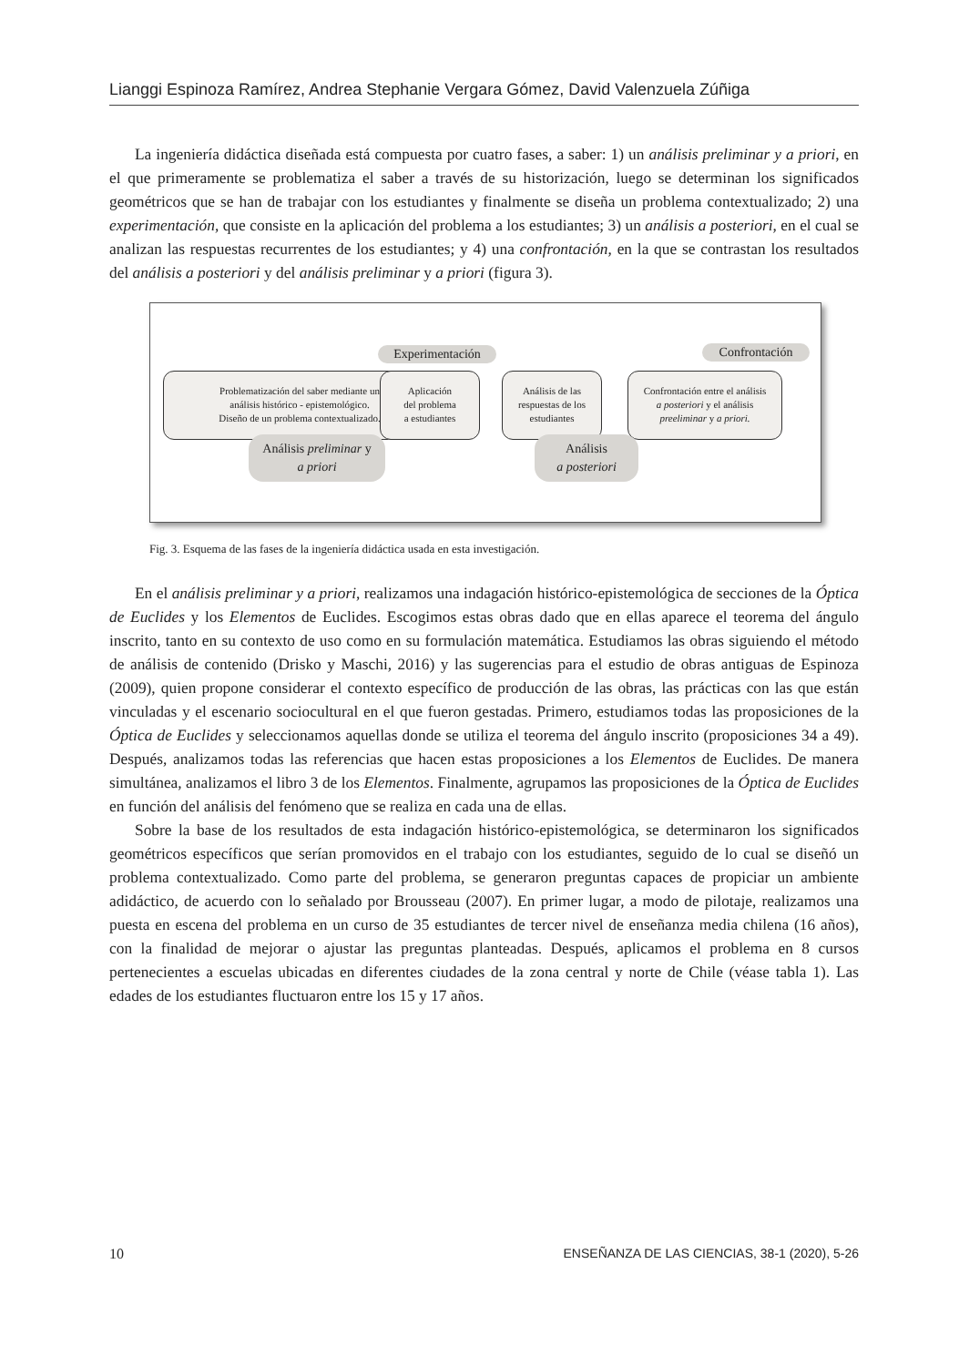Lianggi Espinoza Ramírez, Andrea Stephanie Vergara Gómez, David Valenzuela Zúñiga
La ingeniería didáctica diseñada está compuesta por cuatro fases, a saber: 1) un análisis preliminar y a priori, en el que primeramente se problematiza el saber a través de su historización, luego se determinan los significados geométricos que se han de trabajar con los estudiantes y finalmente se diseña un problema contextualizado; 2) una experimentación, que consiste en la aplicación del problema a los estudiantes; 3) un análisis a posteriori, en el cual se analizan las respuestas recurrentes de los estudiantes; y 4) una confrontación, en la que se contrastan los resultados del análisis a posteriori y del análisis preliminar y a priori (figura 3).
Experimentación Confrontación
Problematización del saber mediante un
análisis histórico - epistemológico.
Diseño de un problema contextualizado.
Aplicación
del problema
a estudiantes
Análisis de las
respuestas de los
estudiantes
Confrontación entre el análisis
a posteriori y el análisis
preeliminar y a priori.
Análisis preliminar y
a priori
Análisis
a posteriori
Fig. 3. Esquema de las fases de la ingeniería didáctica usada en esta investigación.
En el análisis preliminar y a priori, realizamos una indagación histórico-epistemológica de secciones de la Óptica de Euclides y los Elementos de Euclides. Escogimos estas obras dado que en ellas aparece el teorema del ángulo inscrito, tanto en su contexto de uso como en su formulación matemática. Estudiamos las obras siguiendo el método de análisis de contenido (Drisko y Maschi, 2016) y las sugerencias para el estudio de obras antiguas de Espinoza (2009), quien propone considerar el contexto específico de producción de las obras, las prácticas con las que están vinculadas y el escenario sociocultural en el que fueron gestadas. Primero, estudiamos todas las proposiciones de la Óptica de Euclides y seleccionamos aquellas donde se utiliza el teorema del ángulo inscrito (proposiciones 34 a 49). Después, analizamos todas las referencias que hacen estas proposiciones a los Elementos de Euclides. De manera simultánea, analizamos el libro 3 de los Elementos. Finalmente, agrupamos las proposiciones de la Óptica de Euclides en función del análisis del fenómeno que se realiza en cada una de ellas.
Sobre la base de los resultados de esta indagación histórico-epistemológica, se determinaron los significados geométricos específicos que serían promovidos en el trabajo con los estudiantes, seguido de lo cual se diseñó un problema contextualizado. Como parte del problema, se generaron preguntas capaces de propiciar un ambiente adidáctico, de acuerdo con lo señalado por Brousseau (2007). En primer lugar, a modo de pilotaje, realizamos una puesta en escena del problema en un curso de 35 estudiantes de tercer nivel de enseñanza media chilena (16 años), con la finalidad de mejorar o ajustar las preguntas planteadas. Después, aplicamos el problema en 8 cursos pertenecientes a escuelas ubicadas en diferentes ciudades de la zona central y norte de Chile (véase tabla 1). Las edades de los estudiantes fluctuaron entre los 15 y 17 años.
10 ENSEÑANZA DE LAS CIENCIAS, 38-1 (2020), 5-26